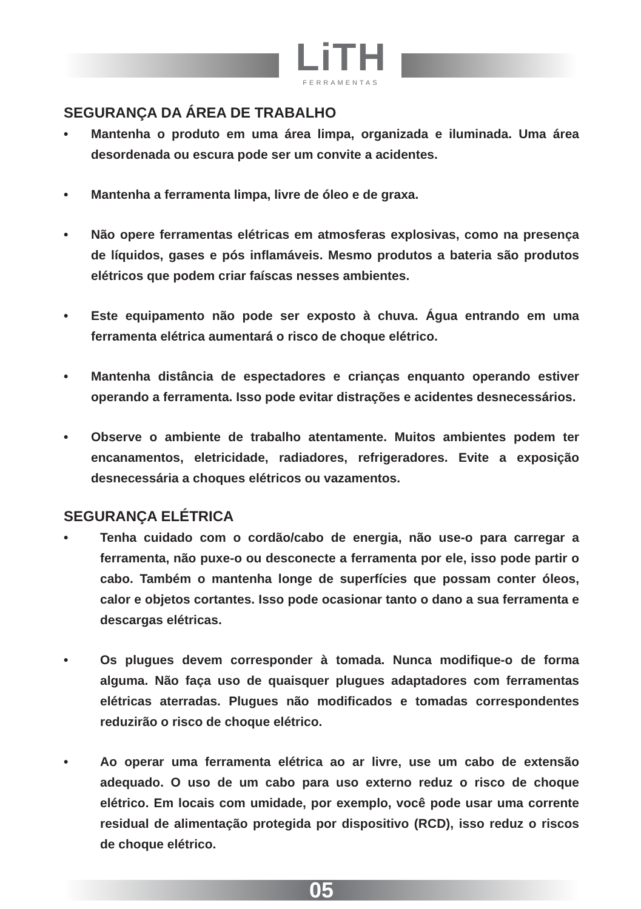LiTH
FERRAMENTAS
SEGURANÇA DA ÁREA DE TRABALHO
• Mantenha o produto em uma área limpa, organizada e iluminada. Uma área desordenada ou escura pode ser um convite a acidentes.
• Mantenha a ferramenta limpa, livre de óleo e de graxa.
• Não opere ferramentas elétricas em atmosferas explosivas, como na presença de líquidos, gases e pós inflamáveis. Mesmo produtos a bateria são produtos elétricos que podem criar faíscas nesses ambientes.
• Este equipamento não pode ser exposto à chuva. Água entrando em uma ferramenta elétrica aumentará o risco de choque elétrico.
• Mantenha distância de espectadores e crianças enquanto operando estiver operando a ferramenta. Isso pode evitar distrações e acidentes desnecessários.
• Observe o ambiente de trabalho atentamente. Muitos ambientes podem ter encanamentos, eletricidade, radiadores, refrigeradores. Evite a exposição desnecessária a choques elétricos ou vazamentos.
SEGURANÇA ELÉTRICA
• Tenha cuidado com o cordão/cabo de energia, não use-o para carregar a ferramenta, não puxe-o ou desconecte a ferramenta por ele, isso pode partir o cabo. Também o mantenha longe de superfícies que possam conter óleos, calor e objetos cortantes. Isso pode ocasionar tanto o dano a sua ferramenta e descargas elétricas.
• Os plugues devem corresponder à tomada. Nunca modifique-o de forma alguma. Não faça uso de quaisquer plugues adaptadores com ferramentas elétricas aterradas. Plugues não modificados e tomadas correspondentes reduzirão o risco de choque elétrico.
• Ao operar uma ferramenta elétrica ao ar livre, use um cabo de extensão adequado. O uso de um cabo para uso externo reduz o risco de choque elétrico. Em locais com umidade, por exemplo, você pode usar uma corrente residual de alimentação protegida por dispositivo (RCD), isso reduz o riscos de choque elétrico.
05